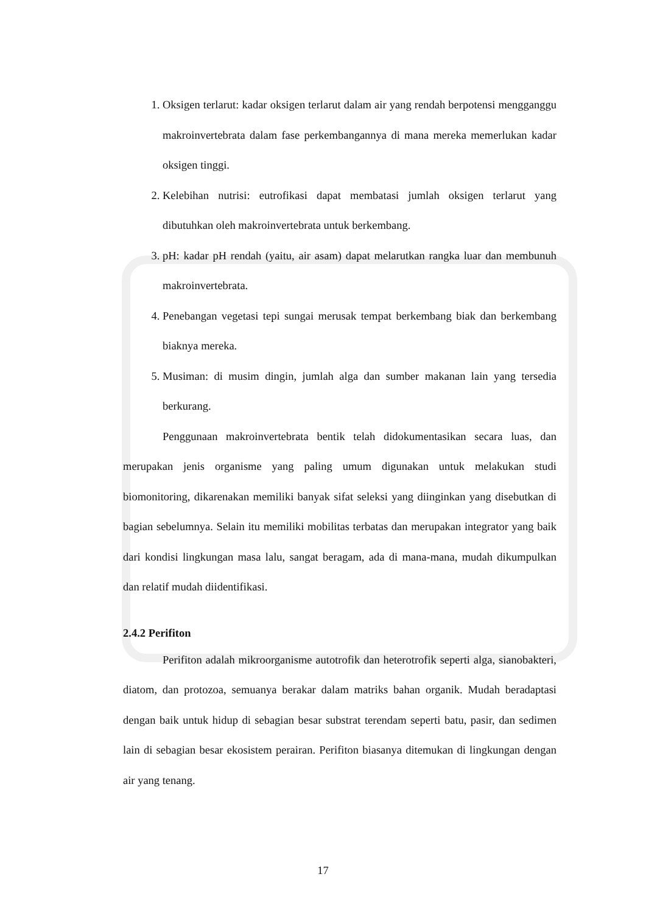1. Oksigen terlarut: kadar oksigen terlarut dalam air yang rendah berpotensi mengganggu makroinvertebrata dalam fase perkembangannya di mana mereka memerlukan kadar oksigen tinggi.
2. Kelebihan nutrisi: eutrofikasi dapat membatasi jumlah oksigen terlarut yang dibutuhkan oleh makroinvertebrata untuk berkembang.
3. pH: kadar pH rendah (yaitu, air asam) dapat melarutkan rangka luar dan membunuh makroinvertebrata.
4. Penebangan vegetasi tepi sungai merusak tempat berkembang biak dan berkembang biaknya mereka.
5. Musiman: di musim dingin, jumlah alga dan sumber makanan lain yang tersedia berkurang.
Penggunaan makroinvertebrata bentik telah didokumentasikan secara luas, dan merupakan jenis organisme yang paling umum digunakan untuk melakukan studi biomonitoring, dikarenakan memiliki banyak sifat seleksi yang diinginkan yang disebutkan di bagian sebelumnya. Selain itu memiliki mobilitas terbatas dan merupakan integrator yang baik dari kondisi lingkungan masa lalu, sangat beragam, ada di mana-mana, mudah dikumpulkan dan relatif mudah diidentifikasi.
2.4.2 Perifiton
Perifiton adalah mikroorganisme autotrofik dan heterotrofik seperti alga, sianobakteri, diatom, dan protozoa, semuanya berakar dalam matriks bahan organik. Mudah beradaptasi dengan baik untuk hidup di sebagian besar substrat terendam seperti batu, pasir, dan sedimen lain di sebagian besar ekosistem perairan. Perifiton biasanya ditemukan di lingkungan dengan air yang tenang.
17